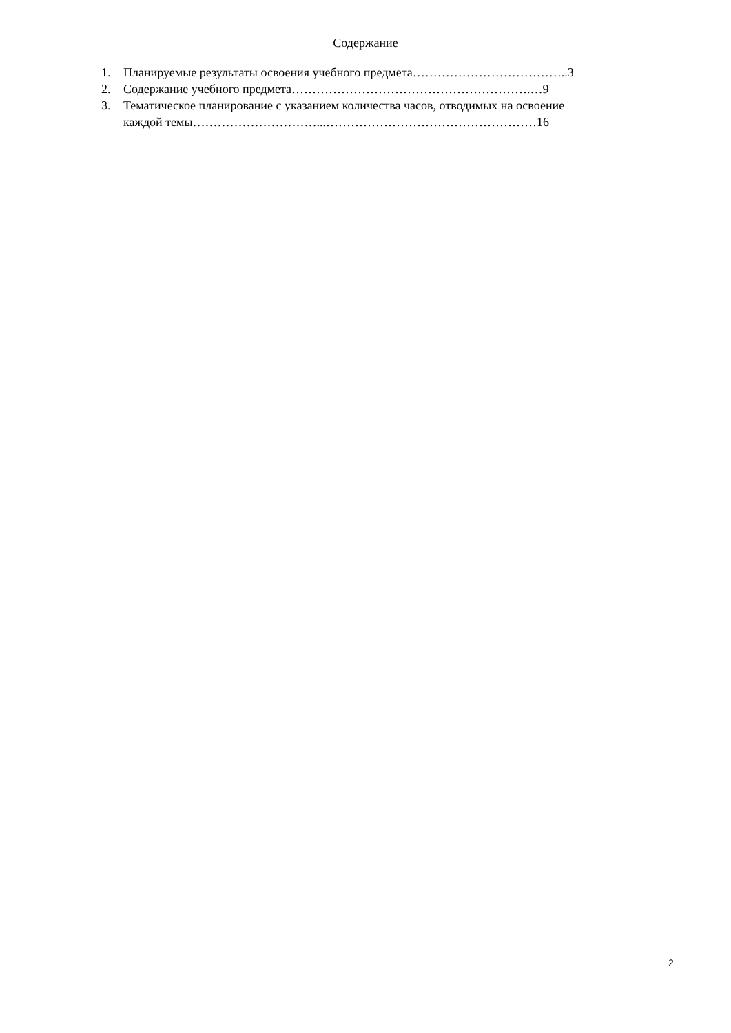Содержание
1. Планируемые результаты освоения учебного предмета………………………………..3
2. Содержание учебного предмета………………………………………………….…9
3. Тематическое планирование с указанием количества часов, отводимых на освоение
каждой темы…………………………...……………………………………………16
2